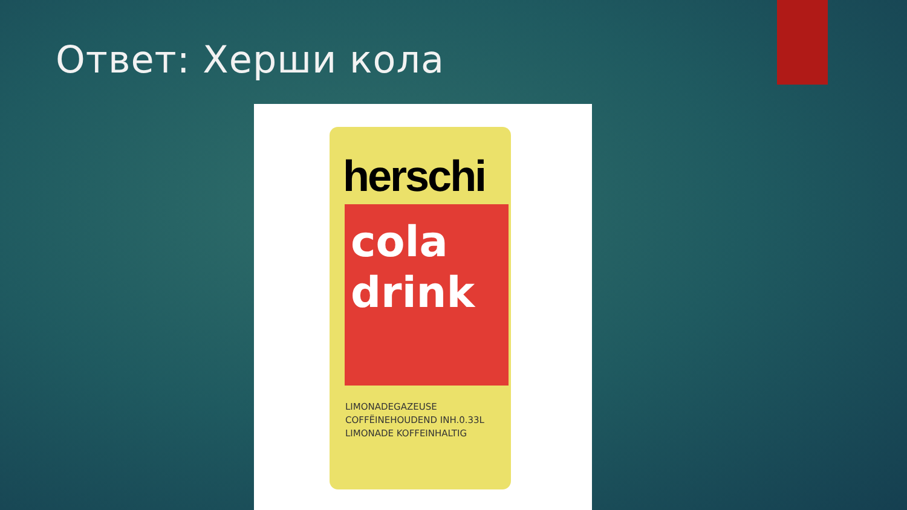Ответ: Херши кола
herschi
cola
drink
LIMONADEGAZEUSE
COFFËINEHOUDEND INH.0.33L
LIMONADE KOFFEINHALTIG